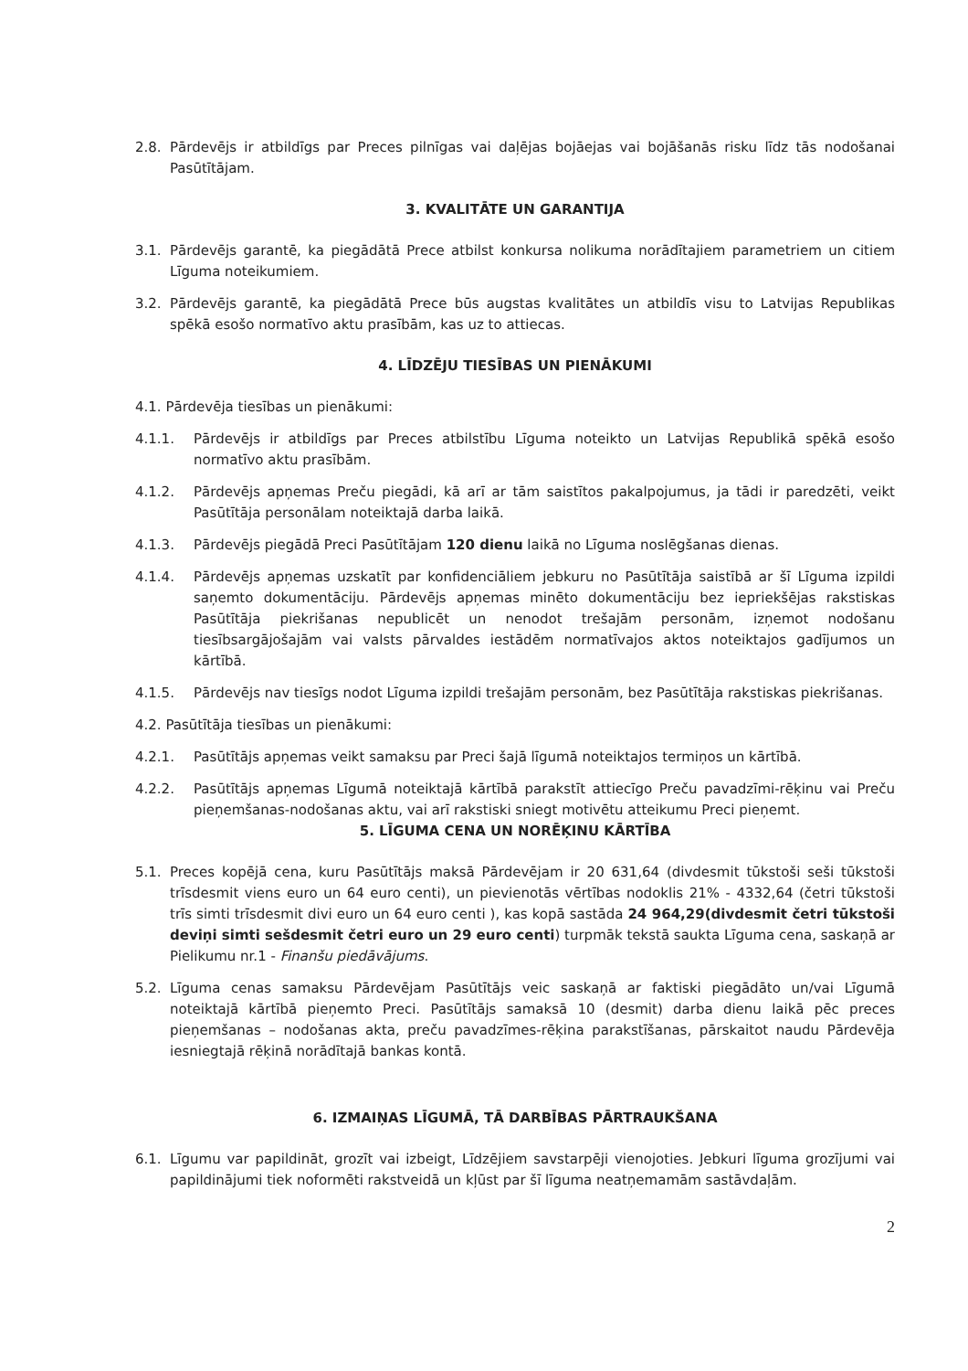2.8. Pārdevējs ir atbildīgs par Preces pilnīgas vai daļējas bojāejas vai bojāšanās risku līdz tās nodošanai Pasūtītājam.
3. KVALITĀTE UN GARANTIJA
3.1. Pārdevējs garantē, ka piegādātā Prece atbilst konkursa nolikuma norādītajiem parametriem un citiem Līguma noteikumiem.
3.2. Pārdevējs garantē, ka piegādātā Prece būs augstas kvalitātes un atbildīs visu to Latvijas Republikas spēkā esošo normatīvo aktu prasībām, kas uz to attiecas.
4. LĪDZĒJU TIESĪBAS UN PIENĀKUMI
4.1. Pārdevēja tiesības un pienākumi:
4.1.1. Pārdevējs ir atbildīgs par Preces atbilstību Līguma noteikto un Latvijas Republikā spēkā esošo normatīvo aktu prasībām.
4.1.2. Pārdevējs apņemas Preču piegādi, kā arī ar tām saistītos pakalpojumus, ja tādi ir paredzēti, veikt Pasūtītāja personālam noteiktajā darba laikā.
4.1.3. Pārdevējs piegādā Preci Pasūtītājam 120 dienu laikā no Līguma noslēgšanas dienas.
4.1.4. Pārdevējs apņemas uzskatīt par konfidenciāliem jebkuru no Pasūtītāja saistībā ar šī Līguma izpildi saņemto dokumentāciju. Pārdevējs apņemas minēto dokumentāciju bez iepriekšējas rakstiskas Pasūtītāja piekrišanas nepublicēt un nenodot trešajām personām, izņemot nodošanu tiesībsargājošajām vai valsts pārvaldes iestādēm normatīvajos aktos noteiktajos gadījumos un kārtībā.
4.1.5. Pārdevējs nav tiesīgs nodot Līguma izpildi trešajām personām, bez Pasūtītāja rakstiskas piekrišanas.
4.2. Pasūtītāja tiesības un pienākumi:
4.2.1. Pasūtītājs apņemas veikt samaksu par Preci šajā līgumā noteiktajos termiņos un kārtībā.
4.2.2. Pasūtītājs apņemas Līgumā noteiktajā kārtībā parakstīt attiecīgo Preču pavadzīmi-rēķinu vai Preču pieņemšanas-nodošanas aktu, vai arī rakstiski sniegt motivētu atteikumu Preci pieņemt.
5. LĪGUMA CENA UN NORĒĶINU KĀRTĪBA
5.1. Preces kopējā cena, kuru Pasūtītājs maksā Pārdevējam ir 20 631,64 (divdesmit tūkstoši seši tūkstoši trīsdesmit viens euro un 64 euro centi), un pievienotās vērtības nodoklis 21% - 4332,64 (četri tūkstoši trīs simti trīsdesmit divi euro un 64 euro centi ), kas kopā sastāda 24 964,29(divdesmit četri tūkstoši deviņi simti sešdesmit četri euro un 29 euro centi) turpmāk tekstā saukta Līguma cena, saskaņā ar Pielikumu nr.1 - Finanšu piedāvājums.
5.2. Līguma cenas samaksu Pārdevējam Pasūtītājs veic saskaņā ar faktiski piegādāto un/vai Līgumā noteiktajā kārtībā pieņemto Preci. Pasūtītājs samaksā 10 (desmit) darba dienu laikā pēc preces pieņemšanas – nodošanas akta, preču pavadzīmes-rēķina parakstīšanas, pārskaitot naudu Pārdevēja iesniegtajā rēķinā norādītajā bankas kontā.
6. IZMAIŅAS LĪGUMĀ, TĀ DARBĪBAS PĀRTRAUKŠANA
6.1. Līgumu var papildināt, grozīt vai izbeigt, Līdzējiem savstarpēji vienojoties. Jebkuri līguma grozījumi vai papildinājumi tiek noformēti rakstveidā un kļūst par šī līguma neatņemamām sastāvdaļām.
2